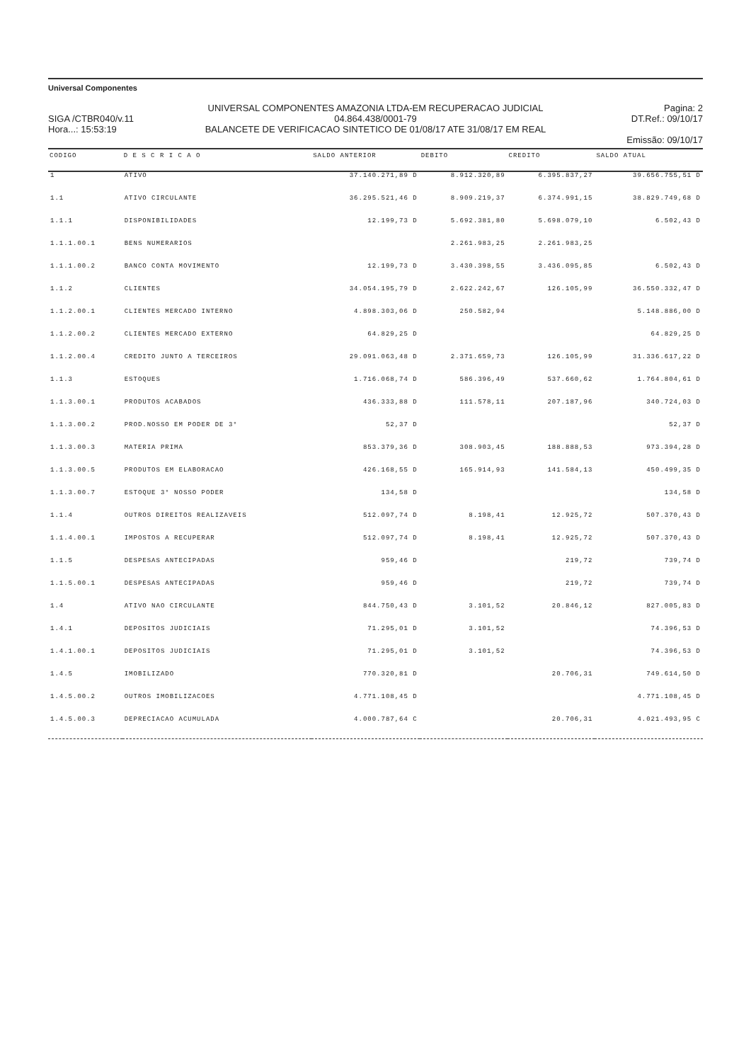Universal Componentes
SIGA /CTBR040/v.11
Hora...: 15:53:19
UNIVERSAL COMPONENTES AMAZONIA LTDA-EM RECUPERACAO JUDICIAL
04.864.438/0001-79
BALANCETE DE VERIFICACAO SINTETICO DE 01/08/17 ATE 31/08/17 EM REAL
Pagina: 2
DT.Ref.: 09/10/17
Emissão: 09/10/17
| CODIGO | D E S C R I C A O | SALDO ANTERIOR | DEBITO | CREDITO | SALDO ATUAL |
| --- | --- | --- | --- | --- | --- |
| 1 | ATIVO | 37.140.271,89 D | 8.912.320,89 | 6.395.837,27 | 39.656.755,51 D |
| 1.1 | ATIVO CIRCULANTE | 36.295.521,46 D | 8.909.219,37 | 6.374.991,15 | 38.829.749,68 D |
| 1.1.1 | DISPONIBILIDADES | 12.199,73 D | 5.692.381,80 | 5.698.079,10 | 6.502,43 D |
| 1.1.1.00.1 | BENS NUMERARIOS | | 2.261.983,25 | 2.261.983,25 | |
| 1.1.1.00.2 | BANCO CONTA MOVIMENTO | 12.199,73 D | 3.430.398,55 | 3.436.095,85 | 6.502,43 D |
| 1.1.2 | CLIENTES | 34.054.195,79 D | 2.622.242,67 | 126.105,99 | 36.550.332,47 D |
| 1.1.2.00.1 | CLIENTES MERCADO INTERNO | 4.898.303,06 D | 250.582,94 | | 5.148.886,00 D |
| 1.1.2.00.2 | CLIENTES MERCADO EXTERNO | 64.829,25 D | | | 64.829,25 D |
| 1.1.2.00.4 | CREDITO JUNTO A TERCEIROS | 29.091.063,48 D | 2.371.659,73 | 126.105,99 | 31.336.617,22 D |
| 1.1.3 | ESTOQUES | 1.716.068,74 D | 586.396,49 | 537.660,62 | 1.764.804,61 D |
| 1.1.3.00.1 | PRODUTOS ACABADOS | 436.333,88 D | 111.578,11 | 207.187,96 | 340.724,03 D |
| 1.1.3.00.2 | PROD.NOSSO EM PODER DE 3° | 52,37 D | | | 52,37 D |
| 1.1.3.00.3 | MATERIA PRIMA | 853.379,36 D | 308.903,45 | 188.888,53 | 973.394,28 D |
| 1.1.3.00.5 | PRODUTOS EM ELABORACAO | 426.168,55 D | 165.914,93 | 141.584,13 | 450.499,35 D |
| 1.1.3.00.7 | ESTOQUE 3° NOSSO PODER | 134,58 D | | | 134,58 D |
| 1.1.4 | OUTROS DIREITOS REALIZAVEIS | 512.097,74 D | 8.198,41 | 12.925,72 | 507.370,43 D |
| 1.1.4.00.1 | IMPOSTOS A RECUPERAR | 512.097,74 D | 8.198,41 | 12.925,72 | 507.370,43 D |
| 1.1.5 | DESPESAS ANTECIPADAS | 959,46 D | | 219,72 | 739,74 D |
| 1.1.5.00.1 | DESPESAS ANTECIPADAS | 959,46 D | | 219,72 | 739,74 D |
| 1.4 | ATIVO NAO CIRCULANTE | 844.750,43 D | 3.101,52 | 20.846,12 | 827.005,83 D |
| 1.4.1 | DEPOSITOS JUDICIAIS | 71.295,01 D | 3.101,52 | | 74.396,53 D |
| 1.4.1.00.1 | DEPOSITOS JUDICIAIS | 71.295,01 D | 3.101,52 | | 74.396,53 D |
| 1.4.5 | IMOBILIZADO | 770.320,81 D | | 20.706,31 | 749.614,50 D |
| 1.4.5.00.2 | OUTROS IMOBILIZACOES | 4.771.108,45 D | | | 4.771.108,45 D |
| 1.4.5.00.3 | DEPRECIACAO ACUMULADA | 4.000.787,64 C | | 20.706,31 | 4.021.493,95 C |